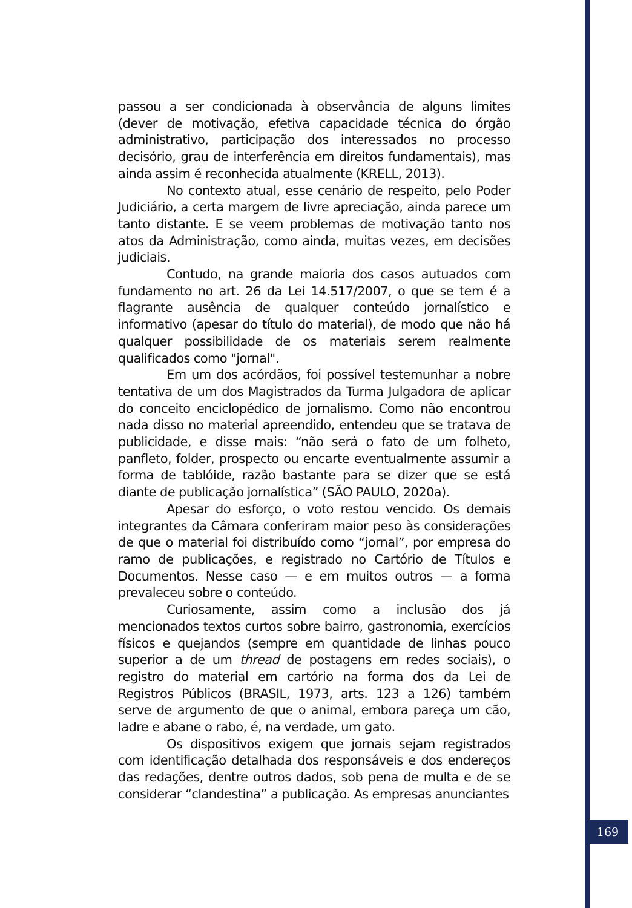passou a ser condicionada à observância de alguns limites (dever de motivação, efetiva capacidade técnica do órgão administrativo, participação dos interessados no processo decisório, grau de interferência em direitos fundamentais), mas ainda assim é reconhecida atualmente (KRELL, 2013).
No contexto atual, esse cenário de respeito, pelo Poder Judiciário, a certa margem de livre apreciação, ainda parece um tanto distante. E se veem problemas de motivação tanto nos atos da Administração, como ainda, muitas vezes, em decisões judiciais.
Contudo, na grande maioria dos casos autuados com fundamento no art. 26 da Lei 14.517/2007, o que se tem é a flagrante ausência de qualquer conteúdo jornalístico e informativo (apesar do título do material), de modo que não há qualquer possibilidade de os materiais serem realmente qualificados como "jornal".
Em um dos acórdãos, foi possível testemunhar a nobre tentativa de um dos Magistrados da Turma Julgadora de aplicar do conceito enciclopédico de jornalismo. Como não encontrou nada disso no material apreendido, entendeu que se tratava de publicidade, e disse mais: “não será o fato de um folheto, panfleto, folder, prospecto ou encarte eventualmente assumir a forma de tablóide, razão bastante para se dizer que se está diante de publicação jornalística” (SÃO PAULO, 2020a).
Apesar do esforço, o voto restou vencido. Os demais integrantes da Câmara conferiram maior peso às considerações de que o material foi distribuído como “jornal”, por empresa do ramo de publicações, e registrado no Cartório de Títulos e Documentos. Nesse caso — e em muitos outros — a forma prevaleceu sobre o conteúdo.
Curiosamente, assim como a inclusão dos já mencionados textos curtos sobre bairro, gastronomia, exercícios físicos e quejandos (sempre em quantidade de linhas pouco superior a de um thread de postagens em redes sociais), o registro do material em cartório na forma dos da Lei de Registros Públicos (BRASIL, 1973, arts. 123 a 126) também serve de argumento de que o animal, embora pareça um cão, ladre e abane o rabo, é, na verdade, um gato.
Os dispositivos exigem que jornais sejam registrados com identificação detalhada dos responsáveis e dos endereços das redações, dentre outros dados, sob pena de multa e de se considerar “clandestina” a publicação. As empresas anunciantes
169